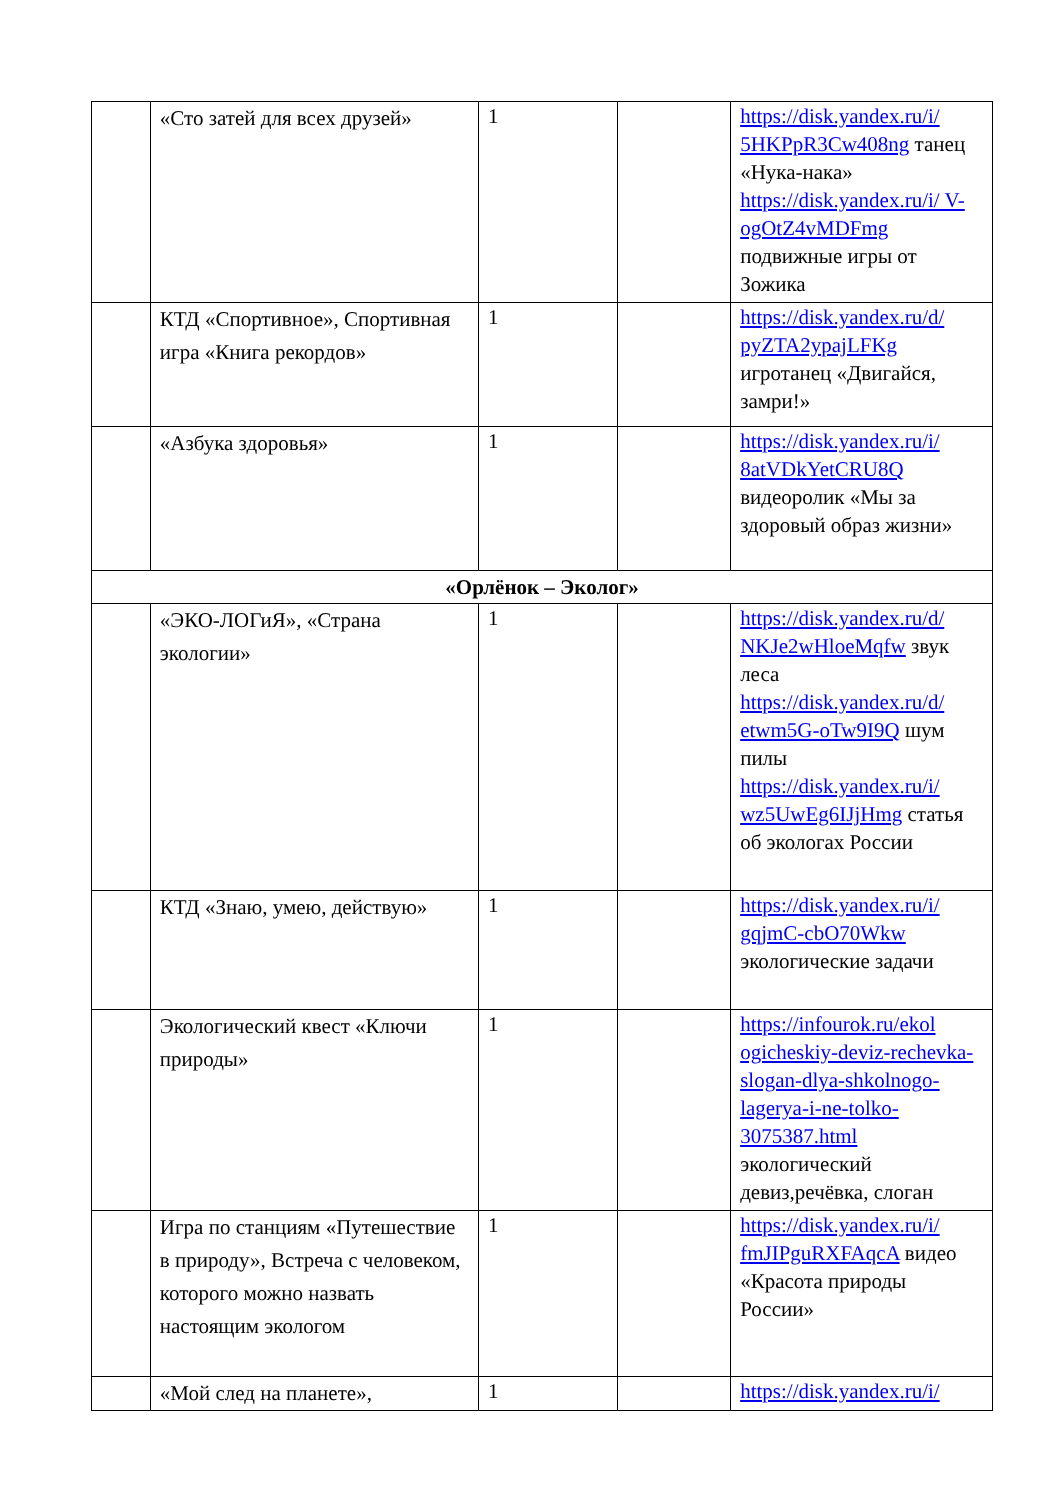| | «Сто затей для всех друзей» | 1 | | https://disk.yandex.ru/i/ 5HKPpR3Cw408ng танец «Нука-нака» https://disk.yandex.ru/i/ V-ogOtZ4vMDFmg подвижные игры от Зожика |
| | КТД «Спортивное», Спортивная игра «Книга рекордов» | 1 | | https://disk.yandex.ru/d/ pyZTA2ypajLFKg игротанец «Двигайся, замри!» |
| | «Азбука здоровья» | 1 | | https://disk.yandex.ru/i/ 8atVDkYetCRU8Q видеоролик «Мы за здоровый образ жизни» |
| «Орлёнок – Эколог» | | | | |
| | «ЭКО-ЛОГиЯ», «Страна экологии» | 1 | | https://disk.yandex.ru/d/ NKJe2wHloeMqfw звук леса https://disk.yandex.ru/d/ etwm5G-oTw9I9Q шум пилы https://disk.yandex.ru/i/ wz5UwEg6IJjHmg статья об экологах России |
| | КТД «Знаю, умею, действую» | 1 | | https://disk.yandex.ru/i/ gqjmC-cbO70Wkw экологические задачи |
| | Экологический квест «Ключи природы» | 1 | | https://infourok.ru/ekol ogicheskiy-deviz-rechevka-slogan-dlya-shkolnogo-lagerya-i-ne-tolko-3075387.html экологический девиз,речёвка, слоган |
| | Игра по станциям «Путешествие в природу», Встреча с человеком, которого можно назвать настоящим экологом | 1 | | https://disk.yandex.ru/i/ fmJIPguRXFAqcA видео «Красота природы России» |
| | «Мой след на планете», | 1 | | https://disk.yandex.ru/i/ |